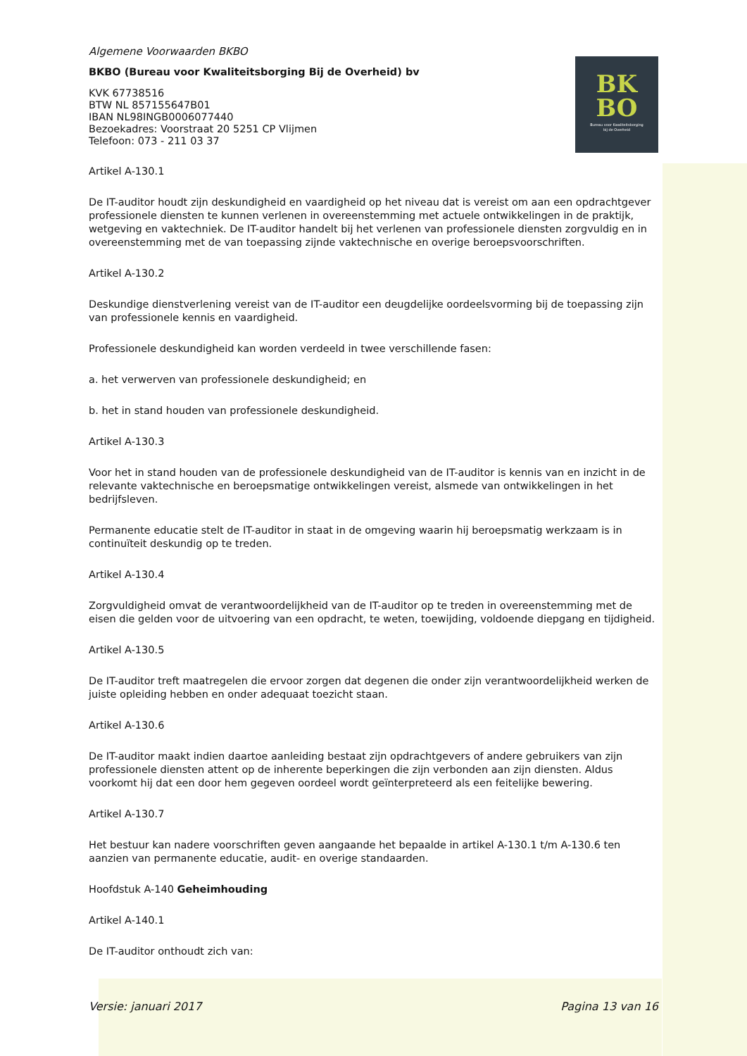BK
BO
Bureau voor Kwaliteitsborging
bij de Overheid
Algemene Voorwaarden BKBO
BKBO (Bureau voor Kwaliteitsborging Bij de Overheid) bv
KVK 67738516
BTW NL 857155647B01
IBAN NL98INGB0006077440
Bezoekadres: Voorstraat 20 5251 CP Vlijmen
Telefoon: 073 - 211 03 37
Artikel A-130.1
De IT-auditor houdt zijn deskundigheid en vaardigheid op het niveau dat is vereist om aan een opdrachtgever professionele diensten te kunnen verlenen in overeenstemming met actuele ontwikkelingen in de praktijk, wetgeving en vaktechniek. De IT-auditor handelt bij het verlenen van professionele diensten zorgvuldig en in overeenstemming met de van toepassing zijnde vaktechnische en overige beroepsvoorschriften.
Artikel A-130.2
Deskundige dienstverlening vereist van de IT-auditor een deugdelijke oordeelsvorming bij de toepassing zijn van professionele kennis en vaardigheid.
Professionele deskundigheid kan worden verdeeld in twee verschillende fasen:
a. het verwerven van professionele deskundigheid; en
b. het in stand houden van professionele deskundigheid.
Artikel A-130.3
Voor het in stand houden van de professionele deskundigheid van de IT-auditor is kennis van en inzicht in de relevante vaktechnische en beroepsmatige ontwikkelingen vereist, alsmede van ontwikkelingen in het bedrijfsleven.
Permanente educatie stelt de IT-auditor in staat in de omgeving waarin hij beroepsmatig werkzaam is in continuïteit deskundig op te treden.
Artikel A-130.4
Zorgvuldigheid omvat de verantwoordelijkheid van de IT-auditor op te treden in overeenstemming met de eisen die gelden voor de uitvoering van een opdracht, te weten, toewijding, voldoende diepgang en tijdigheid.
Artikel A-130.5
De IT-auditor treft maatregelen die ervoor zorgen dat degenen die onder zijn verantwoordelijkheid werken de juiste opleiding hebben en onder adequaat toezicht staan.
Artikel A-130.6
De IT-auditor maakt indien daartoe aanleiding bestaat zijn opdrachtgevers of andere gebruikers van zijn professionele diensten attent op de inherente beperkingen die zijn verbonden aan zijn diensten. Aldus voorkomt hij dat een door hem gegeven oordeel wordt geïnterpreteerd als een feitelijke bewering.
Artikel A-130.7
Het bestuur kan nadere voorschriften geven aangaande het bepaalde in artikel A-130.1 t/m A-130.6 ten aanzien van permanente educatie, audit- en overige standaarden.
Hoofdstuk A-140 Geheimhouding
Artikel A-140.1
De IT-auditor onthoudt zich van:
Versie: januari 2017 Pagina 13 van 16